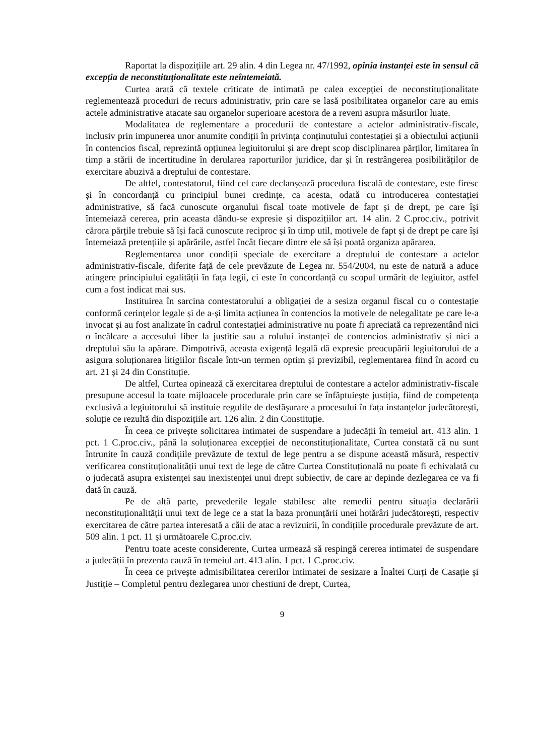Raportat la dispozițiile art. 29 alin. 4 din Legea nr. 47/1992, opinia instanței este în sensul că excepția de neconstituționalitate este neîntemeiată.
Curtea arată că textele criticate de intimată pe calea excepției de neconstituționalitate reglementează proceduri de recurs administrativ, prin care se lasă posibilitatea organelor care au emis actele administrative atacate sau organelor superioare acestora de a reveni asupra măsurilor luate.
Modalitatea de reglementare a procedurii de contestare a actelor administrativ-fiscale, inclusiv prin impunerea unor anumite condiții în privința conținutului contestației și a obiectului acțiunii în contencios fiscal, reprezintă opțiunea legiuitorului și are drept scop disciplinarea părților, limitarea în timp a stării de incertitudine în derularea raporturilor juridice, dar și în restrângerea posibilităților de exercitare abuzivă a dreptului de contestare.
De altfel, contestatorul, fiind cel care declanșează procedura fiscală de contestare, este firesc și în concordanță cu principiul bunei credințe, ca acesta, odată cu introducerea contestației administrative, să facă cunoscute organului fiscal toate motivele de fapt și de drept, pe care își întemeiază cererea, prin aceasta dându-se expresie și dispozițiilor art. 14 alin. 2 C.proc.civ., potrivit cărora părțile trebuie să își facă cunoscute reciproc și în timp util, motivele de fapt și de drept pe care își întemeiază pretențiile și apărările, astfel încât fiecare dintre ele să își poată organiza apărarea.
Reglementarea unor condiții speciale de exercitare a dreptului de contestare a actelor administrativ-fiscale, diferite față de cele prevăzute de Legea nr. 554/2004, nu este de natură a aduce atingere principiului egalității în fața legii, ci este în concordanță cu scopul urmărit de legiuitor, astfel cum a fost indicat mai sus.
Instituirea în sarcina contestatorului a obligației de a sesiza organul fiscal cu o contestație conformă cerințelor legale și de a-și limita acțiunea în contencios la motivele de nelegalitate pe care le-a invocat și au fost analizate în cadrul contestației administrative nu poate fi apreciată ca reprezentând nici o încălcare a accesului liber la justiție sau a rolului instanței de contencios administrativ și nici a dreptului său la apărare. Dimpotrivă, aceasta exigență legală dă expresie preocupării legiuitorului de a asigura soluționarea litigiilor fiscale într-un termen optim și previzibil, reglementarea fiind în acord cu art. 21 și 24 din Constituție.
De altfel, Curtea opinează că exercitarea dreptului de contestare a actelor administrativ-fiscale presupune accesul la toate mijloacele procedurale prin care se înfăptuiește justiția, fiind de competența exclusivă a legiuitorului să instituie regulile de desfășurare a procesului în fața instanțelor judecătorești, soluție ce rezultă din dispozițiile art. 126 alin. 2 din Constituție.
În ceea ce privește solicitarea intimatei de suspendare a judecății în temeiul art. 413 alin. 1 pct. 1 C.proc.civ., până la soluționarea excepției de neconstituționalitate, Curtea constată că nu sunt întrunite în cauză condițiile prevăzute de textul de lege pentru a se dispune această măsură, respectiv verificarea constituționalității unui text de lege de către Curtea Constituțională nu poate fi echivalată cu o judecată asupra existenței sau inexistenței unui drept subiectiv, de care ar depinde dezlegarea ce va fi dată în cauză.
Pe de altă parte, prevederile legale stabilesc alte remedii pentru situația declarării neconstituționalității unui text de lege ce a stat la baza pronunțării unei hotărâri judecătorești, respectiv exercitarea de către partea interesată a căii de atac a revizuirii, în condițiile procedurale prevăzute de art. 509 alin. 1 pct. 11 și următoarele C.proc.civ.
Pentru toate aceste considerente, Curtea urmează să respingă cererea intimatei de suspendare a judecății în prezenta cauză în temeiul art. 413 alin. 1 pct. 1 C.proc.civ.
În ceea ce privește admisibilitatea cererilor intimatei de sesizare a Înaltei Curți de Casație și Justiție – Completul pentru dezlegarea unor chestiuni de drept, Curtea,
9